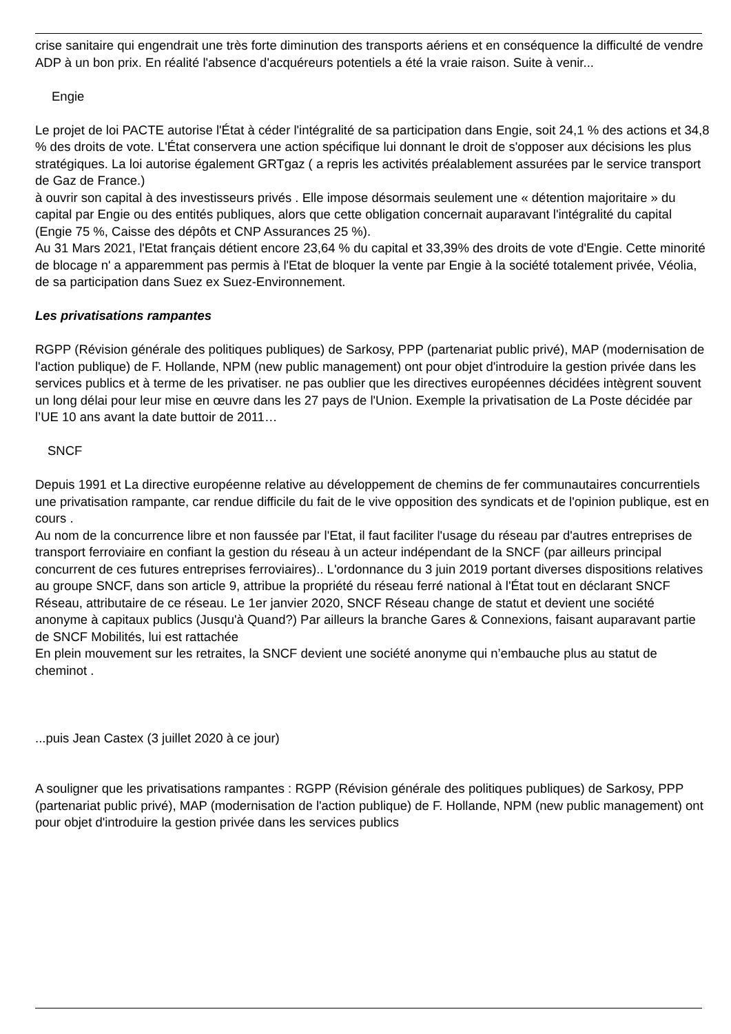crise sanitaire qui engendrait une très forte diminution des transports aériens et en conséquence la difficulté de vendre ADP à un bon prix. En réalité l'absence d'acquéreurs potentiels a été la vraie raison. Suite à venir...
Engie
Le projet de loi PACTE autorise l'État à céder l'intégralité de sa participation dans Engie, soit 24,1 % des actions et 34,8 % des droits de vote. L'État conservera une action spécifique lui donnant le droit de s'opposer aux décisions les plus stratégiques. La loi autorise également GRTgaz ( a repris les activités préalablement assurées par le service transport de Gaz de France.)
à ouvrir son capital à des investisseurs privés . Elle impose désormais seulement une « détention majoritaire » du capital par Engie ou des entités publiques, alors que cette obligation concernait auparavant l'intégralité du capital (Engie 75 %, Caisse des dépôts et CNP Assurances 25 %).
Au 31 Mars 2021, l'Etat français détient encore 23,64 % du capital et 33,39% des droits de vote d'Engie. Cette minorité de blocage n' a apparemment pas permis à l'Etat de bloquer la vente par Engie à la société totalement privée, Véolia, de sa participation dans Suez ex Suez-Environnement.
Les privatisations rampantes
RGPP (Révision générale des politiques publiques) de Sarkosy, PPP (partenariat public privé), MAP (modernisation de l'action publique) de F. Hollande, NPM (new public management) ont pour objet d'introduire la gestion privée dans les services publics et à terme de les privatiser. ne pas oublier que les directives européennes décidées intègrent souvent un long délai pour leur mise en œuvre dans les 27 pays de l'Union. Exemple la privatisation de La Poste décidée par l’UE 10 ans avant la date buttoir de 2011…
SNCF
Depuis 1991 et La directive européenne relative au développement de chemins de fer communautaires concurrentiels une privatisation rampante, car rendue difficile du fait de le vive opposition des syndicats et de l'opinion publique, est en cours .
Au nom de la concurrence libre et non faussée par l'Etat, il faut faciliter l'usage du réseau par d'autres entreprises de transport ferroviaire en confiant la gestion du réseau à un acteur indépendant de la SNCF (par ailleurs principal concurrent de ces futures entreprises ferroviaires).. L'ordonnance du 3 juin 2019 portant diverses dispositions relatives au groupe SNCF, dans son article 9, attribue la propriété du réseau ferré national à l'État tout en déclarant SNCF Réseau, attributaire de ce réseau. Le 1er janvier 2020, SNCF Réseau change de statut et devient une société anonyme à capitaux publics (Jusqu'à Quand?) Par ailleurs la branche Gares & Connexions, faisant auparavant partie de SNCF Mobilités, lui est rattachée
En plein mouvement sur les retraites, la SNCF devient une société anonyme qui n’embauche plus au statut de cheminot .
...puis Jean Castex (3 juillet 2020 à ce jour)
A souligner que les privatisations rampantes : RGPP (Révision générale des politiques publiques) de Sarkosy, PPP (partenariat public privé), MAP (modernisation de l'action publique) de F. Hollande, NPM (new public management) ont pour objet d'introduire la gestion privée dans les services publics